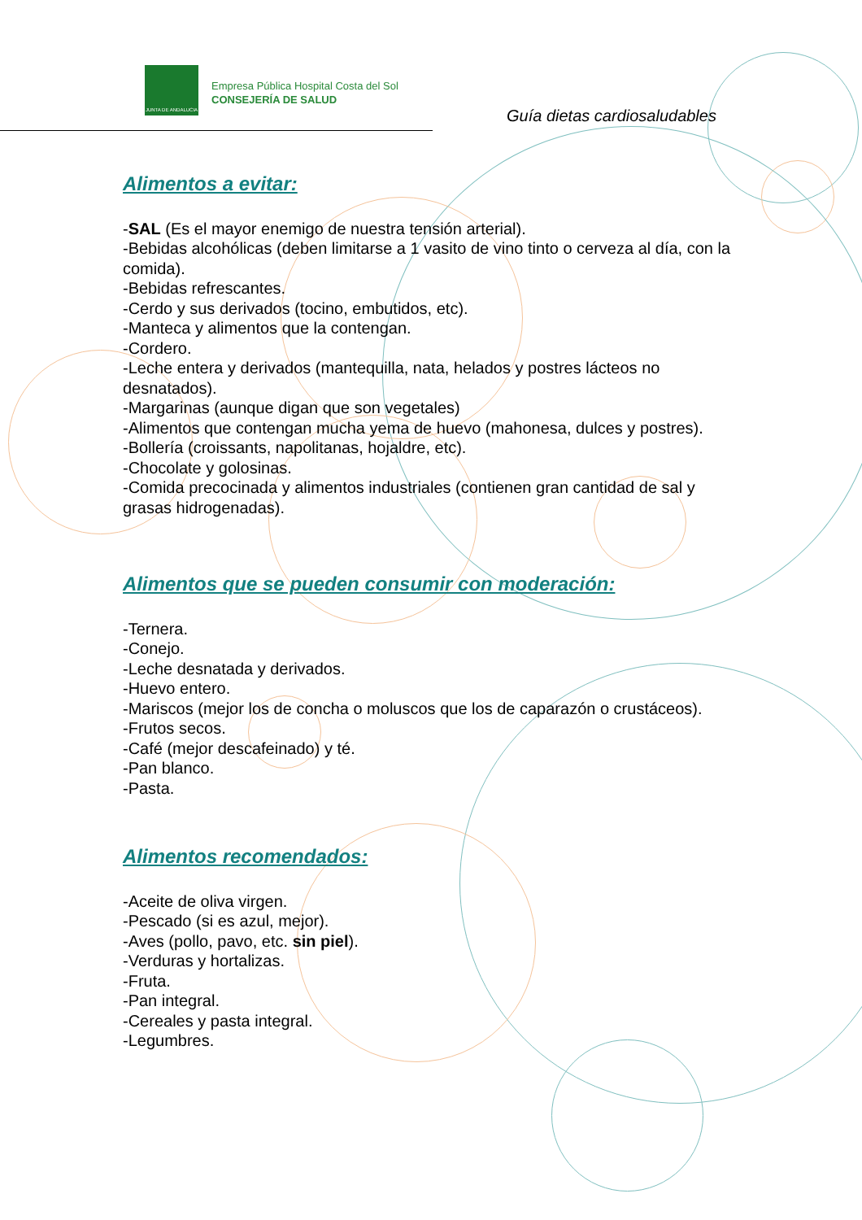JUNTA DE ANDALUCIA
Empresa Pública Hospital Costa del Sol
CONSEJERÍA DE SALUD
Guía dietas cardiosaludables
Alimentos a evitar:
-SAL (Es el mayor enemigo de nuestra tensión arterial).
-Bebidas alcohólicas (deben limitarse a 1 vasito de vino tinto o cerveza al día, con la comida).
-Bebidas refrescantes.
-Cerdo y sus derivados (tocino, embutidos, etc).
-Manteca y alimentos que la contengan.
-Cordero.
-Leche entera y derivados (mantequilla, nata, helados y postres lácteos no desnatados).
-Margarinas (aunque digan que son vegetales)
-Alimentos que contengan mucha yema de huevo (mahonesa, dulces y postres).
-Bollería (croissants, napolitanas, hojaldre, etc).
-Chocolate y golosinas.
-Comida precocinada y alimentos industriales (contienen gran cantidad de sal y grasas hidrogenadas).
Alimentos que se pueden consumir con moderación:
-Ternera.
-Conejo.
-Leche desnatada y derivados.
-Huevo entero.
-Mariscos (mejor los de concha o moluscos que los de caparazón o crustáceos).
-Frutos secos.
-Café (mejor descafeinado) y té.
-Pan blanco.
-Pasta.
Alimentos recomendados:
-Aceite de oliva virgen.
-Pescado (si es azul, mejor).
-Aves (pollo, pavo, etc. sin piel).
-Verduras y hortalizas.
-Fruta.
-Pan integral.
-Cereales y pasta integral.
-Legumbres.